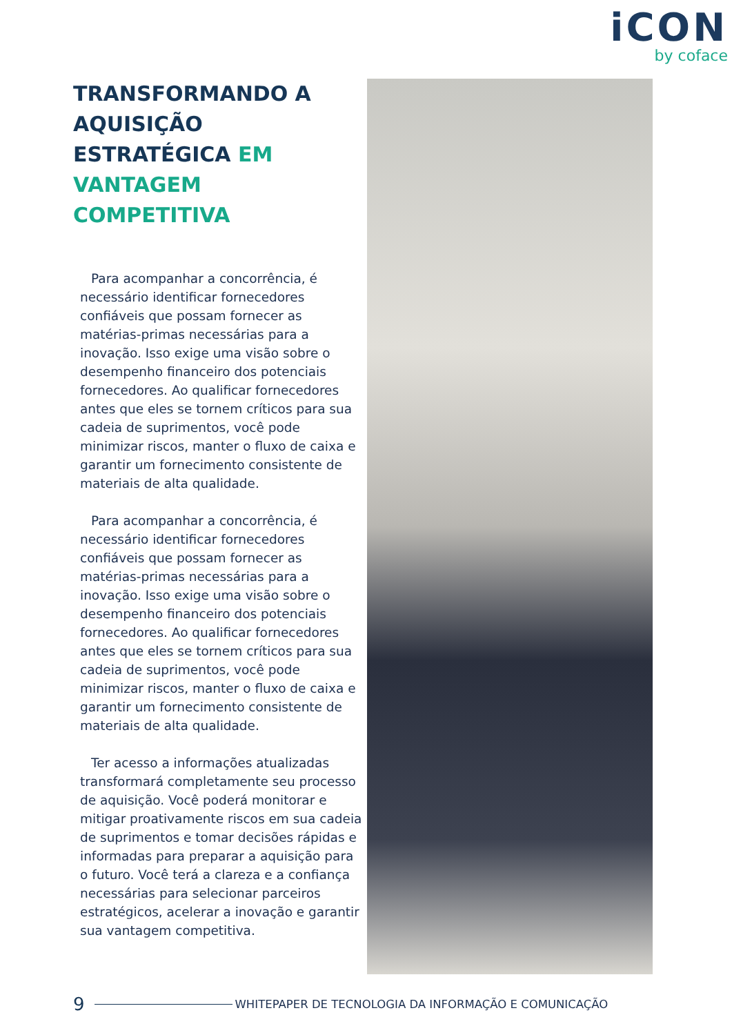iCON
by coface
TRANSFORMANDO A AQUISIÇÃO ESTRATÉGICA EM VANTAGEM COMPETITIVA
Para acompanhar a concorrência, é necessário identificar fornecedores confiáveis que possam fornecer as matérias-primas necessárias para a inovação. Isso exige uma visão sobre o desempenho financeiro dos potenciais fornecedores. Ao qualificar fornecedores antes que eles se tornem críticos para sua cadeia de suprimentos, você pode minimizar riscos, manter o fluxo de caixa e garantir um fornecimento consistente de materiais de alta qualidade.
Para acompanhar a concorrência, é necessário identificar fornecedores confiáveis que possam fornecer as matérias-primas necessárias para a inovação. Isso exige uma visão sobre o desempenho financeiro dos potenciais fornecedores. Ao qualificar fornecedores antes que eles se tornem críticos para sua cadeia de suprimentos, você pode minimizar riscos, manter o fluxo de caixa e garantir um fornecimento consistente de materiais de alta qualidade.
Ter acesso a informações atualizadas transformará completamente seu processo de aquisição. Você poderá monitorar e mitigar proativamente riscos em sua cadeia de suprimentos e tomar decisões rápidas e informadas para preparar a aquisição para o futuro. Você terá a clareza e a confiança necessárias para selecionar parceiros estratégicos, acelerar a inovação e garantir sua vantagem competitiva.
9 WHITEPAPER DE TECNOLOGIA DA INFORMAÇÃO E COMUNICAÇÃO